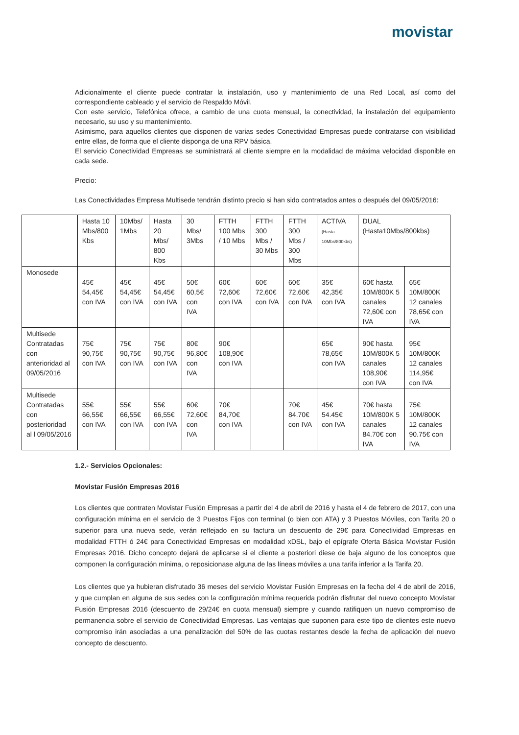movistar
Adicionalmente el cliente puede contratar la instalación, uso y mantenimiento de una Red Local, así como del correspondiente cableado y el servicio de Respaldo Móvil.
Con este servicio, Telefónica ofrece, a cambio de una cuota mensual, la conectividad, la instalación del equipamiento necesario, su uso y su mantenimiento.
Asimismo, para aquellos clientes que disponen de varias sedes Conectividad Empresas puede contratarse con visibilidad entre ellas, de forma que el cliente disponga de una RPV básica.
El servicio Conectividad Empresas se suministrará al cliente siempre en la modalidad de máxima velocidad disponible en cada sede.
Precio:
Las Conectividades Empresa Multisede tendrán distinto precio si han sido contratados antes o después del 09/05/2016:
| | Hasta 10 Mbs/800 Kbs | 10Mbs/ 1Mbs | Hasta 20 Mbs/ 800 Kbs | 30 Mbs/ 3Mbs | FTTH 100 Mbs / 10 Mbs | FTTH 300 Mbs / 30 Mbs | FTTH 300 Mbs / 300 Mbs | ACTIVA (Hasta 10Mbs/800kbs) | DUAL (Hasta10Mbs/800kbs) | |
| Monosede | 45€ 54,45€ con IVA | 45€ 54,45€ con IVA | 45€ 54,45€ con IVA | 50€ 60,5€ con IVA | 60€ 72,60€ con IVA | 60€ 72,60€ con IVA | 60€ 72,60€ con IVA | 35€ 42,35€ con IVA | 60€ hasta 10M/800K 5 canales 72,60€ con IVA | 65€ 10M/800K 12 canales 78,65€ con IVA |
| Multisede Contratadas con anterioridad al 09/05/2016 | 75€ 90,75€ con IVA | 75€ 90,75€ con IVA | 75€ 90,75€ con IVA | 80€ 96,80€ con IVA | 90€ 108,90€ con IVA | | | 65€ 78,65€ con IVA | 90€ hasta 10M/800K 5 canales 108,90€ con IVA | 95€ 10M/800K 12 canales 114,95€ con IVA |
| Multisede Contratadas con posterioridad al l 09/05/2016 | 55€ 66,55€ con IVA | 55€ 66,55€ con IVA | 55€ 66,55€ con IVA | 60€ 72,60€ con IVA | 70€ 84,70€ con IVA | | 70€ 84.70€ con IVA | 45€ 54.45€ con IVA | 70€ hasta 10M/800K 5 canales 84.70€ con IVA | 75€ 10M/800K 12 canales 90.75€ con IVA |
1.2.- Servicios Opcionales:
Movistar Fusión Empresas 2016
Los clientes que contraten Movistar Fusión Empresas a partir del 4 de abril de 2016 y hasta el 4 de febrero de 2017, con una configuración mínima en el servicio de 3 Puestos Fijos con terminal (o bien con ATA) y 3 Puestos Móviles, con Tarifa 20 o superior para una nueva sede, verán reflejado en su factura un descuento de 29€ para Conectividad Empresas en modalidad FTTH ó 24€ para Conectividad Empresas en modalidad xDSL, bajo el epígrafe Oferta Básica Movistar Fusión Empresas 2016. Dicho concepto dejará de aplicarse si el cliente a posteriori diese de baja alguno de los conceptos que componen la configuración mínima, o reposicionase alguna de las líneas móviles a una tarifa inferior a la Tarifa 20.
Los clientes que ya hubieran disfrutado 36 meses del servicio Movistar Fusión Empresas en la fecha del 4 de abril de 2016, y que cumplan en alguna de sus sedes con la configuración mínima requerida podrán disfrutar del nuevo concepto Movistar Fusión Empresas 2016 (descuento de 29/24€ en cuota mensual) siempre y cuando ratifiquen un nuevo compromiso de permanencia sobre el servicio de Conectividad Empresas. Las ventajas que suponen para este tipo de clientes este nuevo compromiso irán asociadas a una penalización del 50% de las cuotas restantes desde la fecha de aplicación del nuevo concepto de descuento.